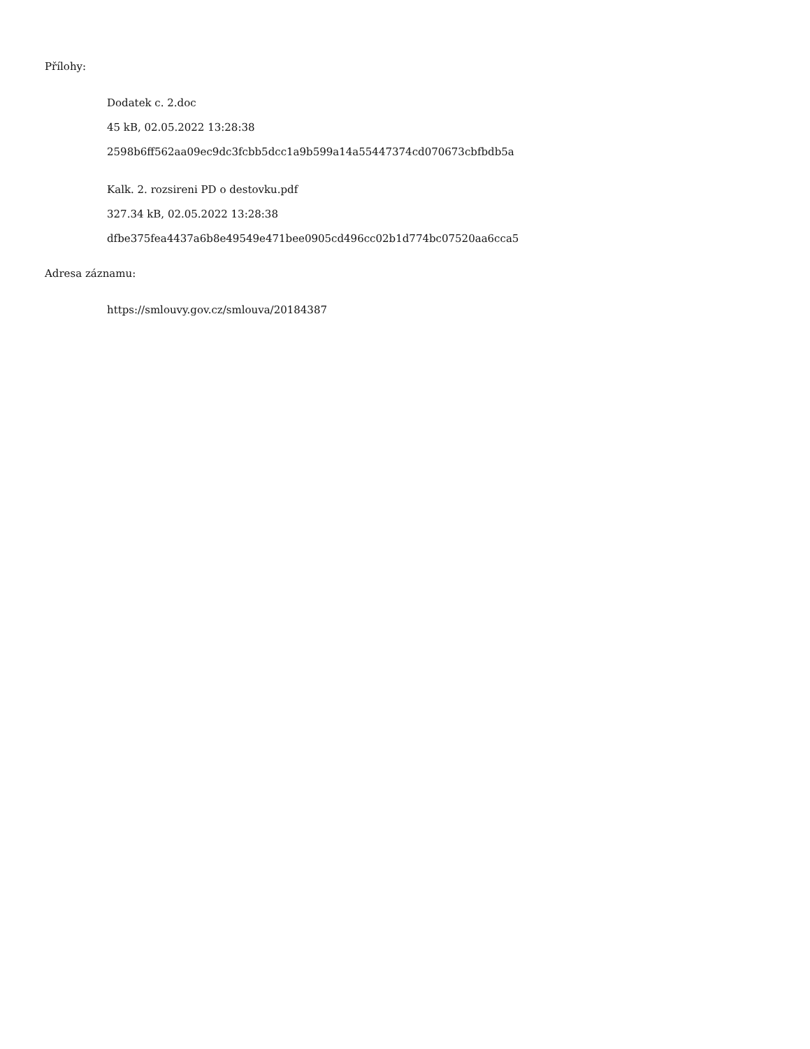Přílohy:
Dodatek c. 2.doc
45 kB, 02.05.2022 13:28:38
2598b6ff562aa09ec9dc3fcbb5dcc1a9b599a14a55447374cd070673cbfbdb5a
Kalk. 2. rozsireni PD o destovku.pdf
327.34 kB, 02.05.2022 13:28:38
dfbe375fea4437a6b8e49549e471bee0905cd496cc02b1d774bc07520aa6cca5
Adresa záznamu:
https://smlouvy.gov.cz/smlouva/20184387